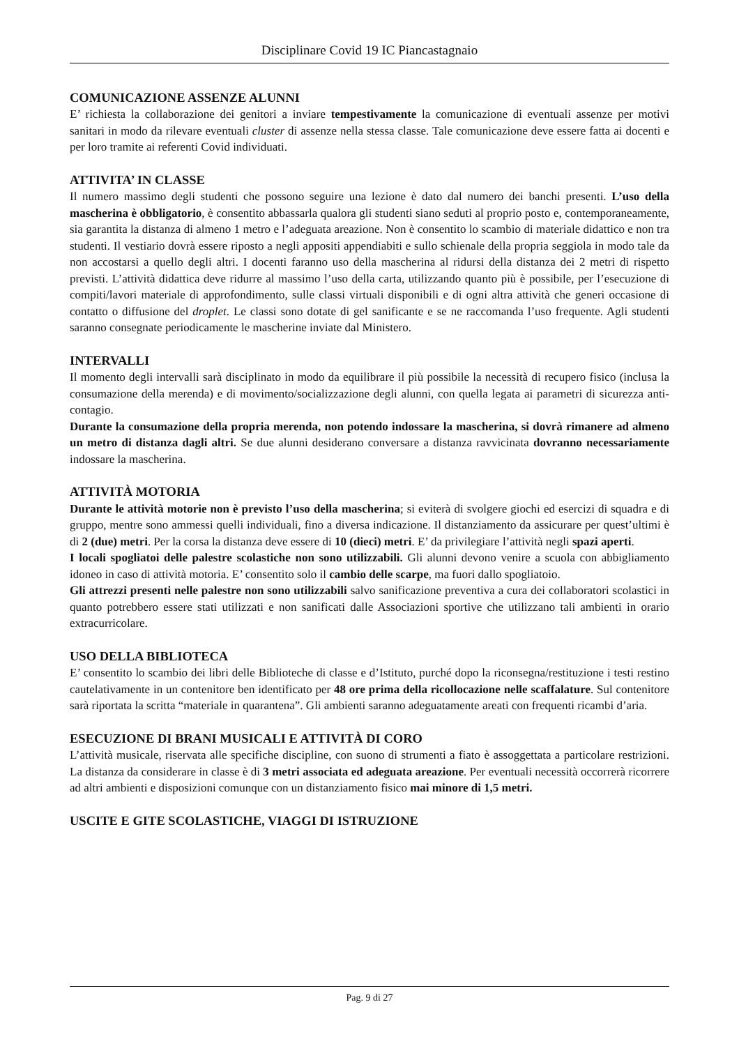Disciplinare Covid 19 IC Piancastagnaio
COMUNICAZIONE ASSENZE ALUNNI
E’ richiesta la collaborazione dei genitori a inviare tempestivamente la comunicazione di eventuali assenze per motivi sanitari in modo da rilevare eventuali cluster di assenze nella stessa classe. Tale comunicazione deve essere fatta ai docenti e per loro tramite ai referenti Covid individuati.
ATTIVITA’ IN CLASSE
Il numero massimo degli studenti che possono seguire una lezione è dato dal numero dei banchi presenti. L’uso della mascherina è obbligatorio, è consentito abbassarla qualora gli studenti siano seduti al proprio posto e, contemporaneamente, sia garantita la distanza di almeno 1 metro e l’adeguata areazione. Non è consentito lo scambio di materiale didattico e non tra studenti. Il vestiario dovrà essere riposto a negli appositi appendiabiti e sullo schienale della propria seggiola in modo tale da non accostarsi a quello degli altri. I docenti faranno uso della mascherina al ridursi della distanza dei 2 metri di rispetto previsti. L’attività didattica deve ridurre al massimo l’uso della carta, utilizzando quanto più è possibile, per l’esecuzione di compiti/lavori materiale di approfondimento, sulle classi virtuali disponibili e di ogni altra attività che generi occasione di contatto o diffusione del droplet. Le classi sono dotate di gel sanificante e se ne raccomanda l’uso frequente. Agli studenti saranno consegnate periodicamente le mascherine inviate dal Ministero.
INTERVALLI
Il momento degli intervalli sarà disciplinato in modo da equilibrare il più possibile la necessità di recupero fisico (inclusa la consumazione della merenda) e di movimento/socializzazione degli alunni, con quella legata ai parametri di sicurezza anti-contagio.
Durante la consumazione della propria merenda, non potendo indossare la mascherina, si dovrà rimanere ad almeno un metro di distanza dagli altri. Se due alunni desiderano conversare a distanza ravvicinata dovranno necessariamente indossare la mascherina.
ATTIVITÀ MOTORIA
Durante le attività motorie non è previsto l’uso della mascherina; si eviterà di svolgere giochi ed esercizi di squadra e di gruppo, mentre sono ammessi quelli individuali, fino a diversa indicazione. Il distanziamento da assicurare per quest’ultimi è di 2 (due) metri. Per la corsa la distanza deve essere di 10 (dieci) metri. E’ da privilegiare l’attività negli spazi aperti.
I locali spogliatoi delle palestre scolastiche non sono utilizzabili. Gli alunni devono venire a scuola con abbigliamento idoneo in caso di attività motoria. E’ consentito solo il cambio delle scarpe, ma fuori dallo spogliatoio.
Gli attrezzi presenti nelle palestre non sono utilizzabili salvo sanificazione preventiva a cura dei collaboratori scolastici in quanto potrebbero essere stati utilizzati e non sanificati dalle Associazioni sportive che utilizzano tali ambienti in orario extracurricolare.
USO DELLA BIBLIOTECA
E’ consentito lo scambio dei libri delle Biblioteche di classe e d’Istituto, purché dopo la riconsegna/restituzione i testi restino cautelativamente in un contenitore ben identificato per 48 ore prima della ricollocazione nelle scaffalature. Sul contenitore sarà riportata la scritta “materiale in quarantena”. Gli ambienti saranno adeguatamente areati con frequenti ricambi d’aria.
ESECUZIONE DI BRANI MUSICALI E ATTIVITÀ DI CORO
L’attività musicale, riservata alle specifiche discipline, con suono di strumenti a fiato è assoggettata a particolare restrizioni. La distanza da considerare in classe è di 3 metri associata ed adeguata areazione. Per eventuali necessità occorrerà ricorrere ad altri ambienti e disposizioni comunque con un distanziamento fisico mai minore di 1,5 metri.
USCITE E GITE SCOLASTICHE, VIAGGI DI ISTRUZIONE
Pag. 9 di 27